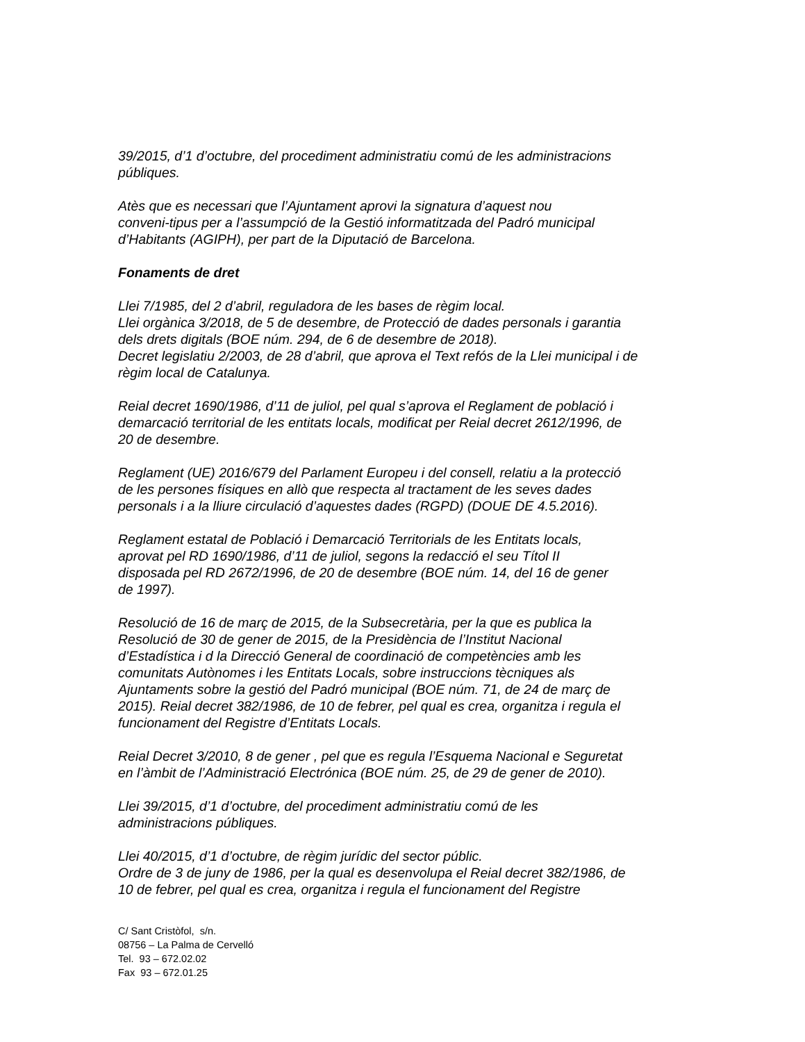39/2015, d’1 d’octubre, del procediment administratiu comú de les administracions
públiques.
Atès que es necessari que l’Ajuntament aprovi la signatura d’aquest nou
conveni-tipus per a l’assumpció de la Gestió informatitzada del Padró municipal
d’Habitants (AGIPH), per part de la Diputació de Barcelona.
Fonaments de dret
Llei 7/1985, del 2 d’abril, reguladora de les bases de règim local.
Llei orgànica 3/2018, de 5 de desembre, de Protecció de dades personals i garantia
dels drets digitals (BOE núm. 294, de 6 de desembre de 2018).
Decret legislatiu 2/2003, de 28 d’abril, que aprova el Text refós de la Llei municipal i de
règim local de Catalunya.
Reial decret 1690/1986, d’11 de juliol, pel qual s’aprova el Reglament de població i
demarcació territorial de les entitats locals, modificat per Reial decret 2612/1996, de
20 de desembre.
Reglament (UE) 2016/679 del Parlament Europeu i del consell, relatiu a la protecció
de les persones físiques en allò que respecta al tractament de les seves dades
personals i a la lliure circulació d’aquestes dades (RGPD) (DOUE DE 4.5.2016).
Reglament estatal de Població i Demarcació Territorials de les Entitats locals,
aprovat pel RD 1690/1986, d’11 de juliol, segons la redacció el seu Títol II
disposada pel RD 2672/1996, de 20 de desembre (BOE núm. 14, del 16 de gener
de 1997).
Resolució de 16 de març de 2015, de la Subsecretària, per la que es publica la
Resolució de 30 de gener de 2015, de la Presidència de l’Institut Nacional
d’Estadística i d la Direcció General de coordinació de competències amb les
comunitats Autònomes i les Entitats Locals, sobre instruccions tècniques als
Ajuntaments sobre la gestió del Padró municipal (BOE núm. 71, de 24 de març de
2015). Reial decret 382/1986, de 10 de febrer, pel qual es crea, organitza i regula el
funcionament del Registre d’Entitats Locals.
Reial Decret 3/2010, 8 de gener , pel que es regula l’Esquema Nacional e Seguretat
en l’àmbit de l’Administració Electrónica (BOE núm. 25, de 29 de gener de 2010).
Llei 39/2015, d’1 d’octubre, del procediment administratiu comú de les
administracions públiques.
Llei 40/2015, d’1 d’octubre, de règim jurídic del sector públic.
Ordre de 3 de juny de 1986, per la qual es desenvolupa el Reial decret 382/1986, de
10 de febrer, pel qual es crea, organitza i regula el funcionament del Registre
C/ Sant Cristòfol, s/n.
08756 – La Palma de Cervelló
Tel. 93 – 672.02.02
Fax 93 – 672.01.25